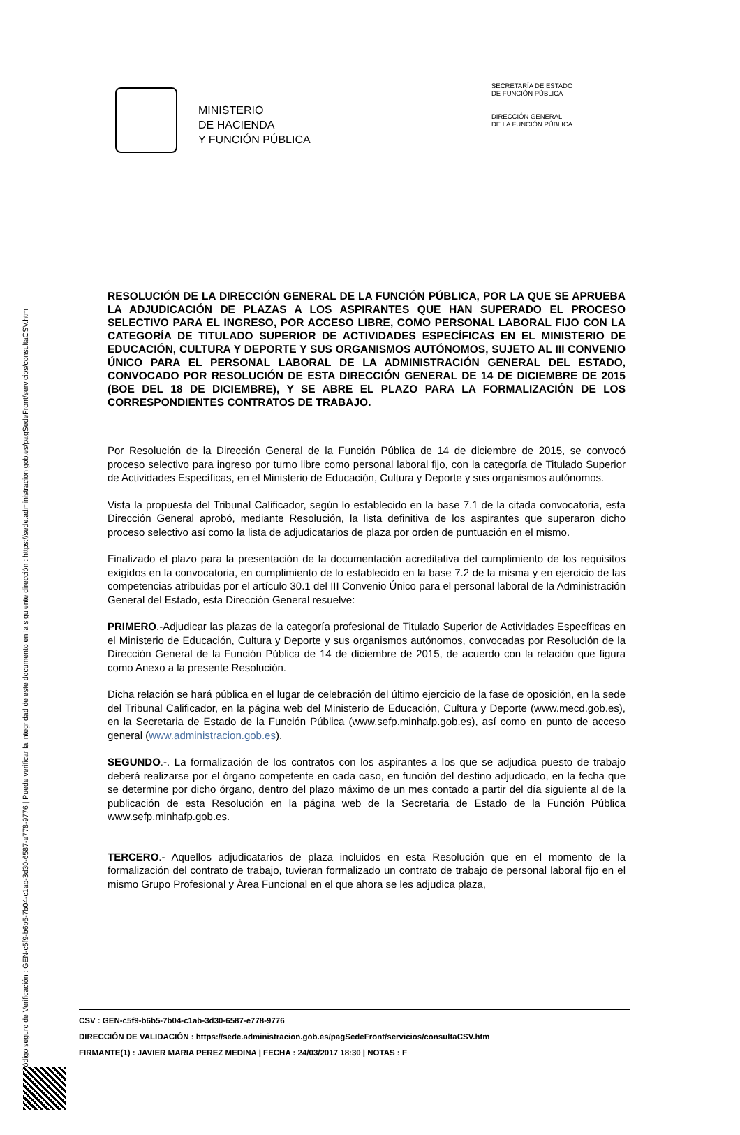Código seguro de Verificación : GEN-c5f9-b6b5-7b04-c1ab-3d30-6587-e778-9776 | Puede verificar la integridad de este documento en la siguiente dirección : https://sede.administracion.gob.es/pagSedeFront/servicios/consultaCSV.htm
MINISTERIO
DE HACIENDA
Y FUNCIÓN PÚBLICA
SECRETARÍA DE ESTADO
DE FUNCIÓN PÚBLICA
DIRECCIÓN GENERAL
DE LA FUNCIÓN PÚBLICA
RESOLUCIÓN DE LA DIRECCIÓN GENERAL DE LA FUNCIÓN PÚBLICA, POR LA QUE SE APRUEBA LA ADJUDICACIÓN DE PLAZAS A LOS ASPIRANTES QUE HAN SUPERADO EL PROCESO SELECTIVO PARA EL INGRESO, POR ACCESO LIBRE, COMO PERSONAL LABORAL FIJO CON LA CATEGORÍA DE TITULADO SUPERIOR DE ACTIVIDADES ESPECÍFICAS EN EL MINISTERIO DE EDUCACIÓN, CULTURA Y DEPORTE Y SUS ORGANISMOS AUTÓNOMOS, SUJETO AL III CONVENIO ÚNICO PARA EL PERSONAL LABORAL DE LA ADMINISTRACIÓN GENERAL DEL ESTADO, CONVOCADO POR RESOLUCIÓN DE ESTA DIRECCIÓN GENERAL DE 14 DE DICIEMBRE DE 2015 (BOE DEL 18 DE DICIEMBRE), Y SE ABRE EL PLAZO PARA LA FORMALIZACIÓN DE LOS CORRESPONDIENTES CONTRATOS DE TRABAJO.
Por Resolución de la Dirección General de la Función Pública de 14 de diciembre de 2015, se convocó proceso selectivo para ingreso por turno libre como personal laboral fijo, con la categoría de Titulado Superior de Actividades Específicas, en el Ministerio de Educación, Cultura y Deporte y sus organismos autónomos.
Vista la propuesta del Tribunal Calificador, según lo establecido en la base 7.1 de la citada convocatoria, esta Dirección General aprobó, mediante Resolución, la lista definitiva de los aspirantes que superaron dicho proceso selectivo así como la lista de adjudicatarios de plaza por orden de puntuación en el mismo.
Finalizado el plazo para la presentación de la documentación acreditativa del cumplimiento de los requisitos exigidos en la convocatoria, en cumplimiento de lo establecido en la base 7.2 de la misma y en ejercicio de las competencias atribuidas por el artículo 30.1 del III Convenio Único para el personal laboral de la Administración General del Estado, esta Dirección General resuelve:
PRIMERO.-Adjudicar las plazas de la categoría profesional de Titulado Superior de Actividades Específicas en el Ministerio de Educación, Cultura y Deporte y sus organismos autónomos, convocadas por Resolución de la Dirección General de la Función Pública de 14 de diciembre de 2015, de acuerdo con la relación que figura como Anexo a la presente Resolución.
Dicha relación se hará pública en el lugar de celebración del último ejercicio de la fase de oposición, en la sede del Tribunal Calificador, en la página web del Ministerio de Educación, Cultura y Deporte (www.mecd.gob.es), en la Secretaria de Estado de la Función Pública (www.sefp.minhafp.gob.es), así como en punto de acceso general (www.administracion.gob.es).
SEGUNDO.-. La formalización de los contratos con los aspirantes a los que se adjudica puesto de trabajo deberá realizarse por el órgano competente en cada caso, en función del destino adjudicado, en la fecha que se determine por dicho órgano, dentro del plazo máximo de un mes contado a partir del día siguiente al de la publicación de esta Resolución en la página web de la Secretaria de Estado de la Función Pública www.sefp.minhafp.gob.es.
TERCERO.- Aquellos adjudicatarios de plaza incluidos en esta Resolución que en el momento de la formalización del contrato de trabajo, tuvieran formalizado un contrato de trabajo de personal laboral fijo en el mismo Grupo Profesional y Área Funcional en el que ahora se les adjudica plaza,
CSV : GEN-c5f9-b6b5-7b04-c1ab-3d30-6587-e778-9776
DIRECCIÓN DE VALIDACIÓN : https://sede.administracion.gob.es/pagSedeFront/servicios/consultaCSV.htm
FIRMANTE(1) : JAVIER MARIA PEREZ MEDINA | FECHA : 24/03/2017 18:30 | NOTAS : F